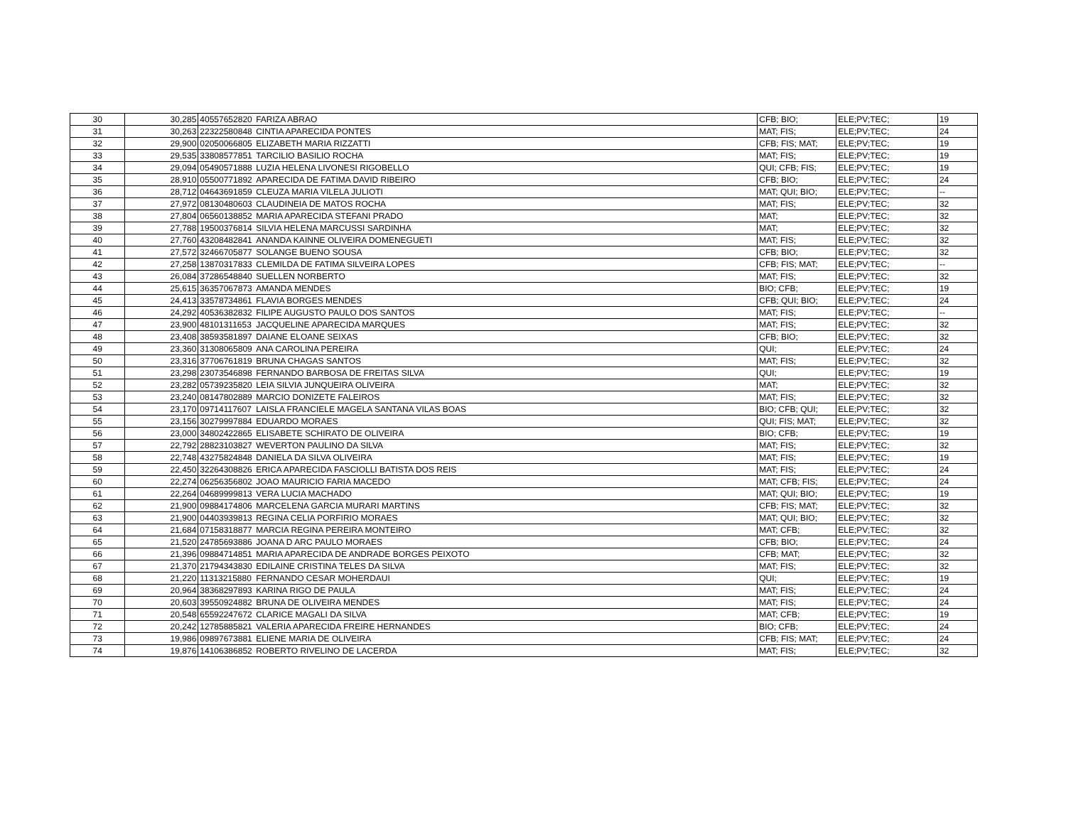| 30 | 30,285 | 40557652820 | FARIZA ABRAO | CFB; BIO; | ELE;PV;TEC; | 19 |
| 31 | 30,263 | 22322580848 | CINTIA APARECIDA PONTES | MAT; FIS; | ELE;PV;TEC; | 24 |
| 32 | 29,900 | 02050066805 | ELIZABETH MARIA RIZZATTI | CFB; FIS; MAT; | ELE;PV;TEC; | 19 |
| 33 | 29,535 | 33808577851 | TARCILIO BASILIO ROCHA | MAT; FIS; | ELE;PV;TEC; | 19 |
| 34 | 29,094 | 05490571888 | LUZIA HELENA LIVONESI RIGOBELLO | QUI; CFB; FIS; | ELE;PV;TEC; | 19 |
| 35 | 28,910 | 05500771892 | APARECIDA DE FATIMA DAVID RIBEIRO | CFB; BIO; | ELE;PV;TEC; | 24 |
| 36 | 28,712 | 04643691859 | CLEUZA MARIA VILELA JULIOTI | MAT; QUI; BIO; | ELE;PV;TEC; | -- |
| 37 | 27,972 | 08130480603 | CLAUDINEIA DE MATOS ROCHA | MAT; FIS; | ELE;PV;TEC; | 32 |
| 38 | 27,804 | 06560138852 | MARIA APARECIDA STEFANI PRADO | MAT; | ELE;PV;TEC; | 32 |
| 39 | 27,788 | 19500376814 | SILVIA HELENA MARCUSSI SARDINHA | MAT; | ELE;PV;TEC; | 32 |
| 40 | 27,760 | 43208482841 | ANANDA KAINNE OLIVEIRA DOMENEGUETI | MAT; FIS; | ELE;PV;TEC; | 32 |
| 41 | 27,572 | 32466705877 | SOLANGE BUENO SOUSA | CFB; BIO; | ELE;PV;TEC; | 32 |
| 42 | 27,258 | 13870317833 | CLEMILDA DE FATIMA SILVEIRA LOPES | CFB; FIS; MAT; | ELE;PV;TEC; | -- |
| 43 | 26,084 | 37286548840 | SUELLEN NORBERTO | MAT; FIS; | ELE;PV;TEC; | 32 |
| 44 | 25,615 | 36357067873 | AMANDA MENDES | BIO; CFB; | ELE;PV;TEC; | 19 |
| 45 | 24,413 | 33578734861 | FLAVIA BORGES MENDES | CFB; QUI; BIO; | ELE;PV;TEC; | 24 |
| 46 | 24,292 | 40536382832 | FILIPE AUGUSTO PAULO DOS SANTOS | MAT; FIS; | ELE;PV;TEC; | -- |
| 47 | 23,900 | 48101311653 | JACQUELINE APARECIDA MARQUES | MAT; FIS; | ELE;PV;TEC; | 32 |
| 48 | 23,408 | 38593581897 | DAIANE ELOANE SEIXAS | CFB; BIO; | ELE;PV;TEC; | 32 |
| 49 | 23,360 | 31308065809 | ANA CAROLINA PEREIRA | QUI; | ELE;PV;TEC; | 24 |
| 50 | 23,316 | 37706761819 | BRUNA CHAGAS SANTOS | MAT; FIS; | ELE;PV;TEC; | 32 |
| 51 | 23,298 | 23073546898 | FERNANDO BARBOSA DE FREITAS SILVA | QUI; | ELE;PV;TEC; | 19 |
| 52 | 23,282 | 05739235820 | LEIA SILVIA JUNQUEIRA OLIVEIRA | MAT; | ELE;PV;TEC; | 32 |
| 53 | 23,240 | 08147802889 | MARCIO DONIZETE FALEIROS | MAT; FIS; | ELE;PV;TEC; | 32 |
| 54 | 23,170 | 09714117607 | LAISLA FRANCIELE MAGELA SANTANA VILAS BOAS | BIO; CFB; QUI; | ELE;PV;TEC; | 32 |
| 55 | 23,156 | 30279997884 | EDUARDO MORAES | QUI; FIS; MAT; | ELE;PV;TEC; | 32 |
| 56 | 23,000 | 34802422865 | ELISABETE SCHIRATO DE OLIVEIRA | BIO; CFB; | ELE;PV;TEC; | 19 |
| 57 | 22,792 | 28823103827 | WEVERTON PAULINO DA SILVA | MAT; FIS; | ELE;PV;TEC; | 32 |
| 58 | 22,748 | 43275824848 | DANIELA DA SILVA OLIVEIRA | MAT; FIS; | ELE;PV;TEC; | 19 |
| 59 | 22,450 | 32264308826 | ERICA APARECIDA FASCIOLLI BATISTA DOS REIS | MAT; FIS; | ELE;PV;TEC; | 24 |
| 60 | 22,274 | 06256356802 | JOAO MAURICIO FARIA MACEDO | MAT; CFB; FIS; | ELE;PV;TEC; | 24 |
| 61 | 22,264 | 04689999813 | VERA LUCIA MACHADO | MAT; QUI; BIO; | ELE;PV;TEC; | 19 |
| 62 | 21,900 | 09884174806 | MARCELENA GARCIA MURARI MARTINS | CFB; FIS; MAT; | ELE;PV;TEC; | 32 |
| 63 | 21,900 | 04403939813 | REGINA CELIA PORFIRIO MORAES | MAT; QUI; BIO; | ELE;PV;TEC; | 32 |
| 64 | 21,684 | 07158318877 | MARCIA REGINA PEREIRA MONTEIRO | MAT; CFB; | ELE;PV;TEC; | 32 |
| 65 | 21,520 | 24785693886 | JOANA D ARC PAULO MORAES | CFB; BIO; | ELE;PV;TEC; | 24 |
| 66 | 21,396 | 09884714851 | MARIA APARECIDA DE ANDRADE BORGES PEIXOTO | CFB; MAT; | ELE;PV;TEC; | 32 |
| 67 | 21,370 | 21794343830 | EDILAINE CRISTINA TELES DA SILVA | MAT; FIS; | ELE;PV;TEC; | 32 |
| 68 | 21,220 | 11313215880 | FERNANDO CESAR MOHERDAUI | QUI; | ELE;PV;TEC; | 19 |
| 69 | 20,964 | 38368297893 | KARINA RIGO DE PAULA | MAT; FIS; | ELE;PV;TEC; | 24 |
| 70 | 20,603 | 39550924882 | BRUNA DE OLIVEIRA MENDES | MAT; FIS; | ELE;PV;TEC; | 24 |
| 71 | 20,548 | 65592247672 | CLARICE MAGALI DA SILVA | MAT; CFB; | ELE;PV;TEC; | 19 |
| 72 | 20,242 | 12785885821 | VALERIA APARECIDA FREIRE HERNANDES | BIO; CFB; | ELE;PV;TEC; | 24 |
| 73 | 19,986 | 09897673881 | ELIENE MARIA DE OLIVEIRA | CFB; FIS; MAT; | ELE;PV;TEC; | 24 |
| 74 | 19,876 | 14106386852 | ROBERTO RIVELINO DE LACERDA | MAT; FIS; | ELE;PV;TEC; | 32 |